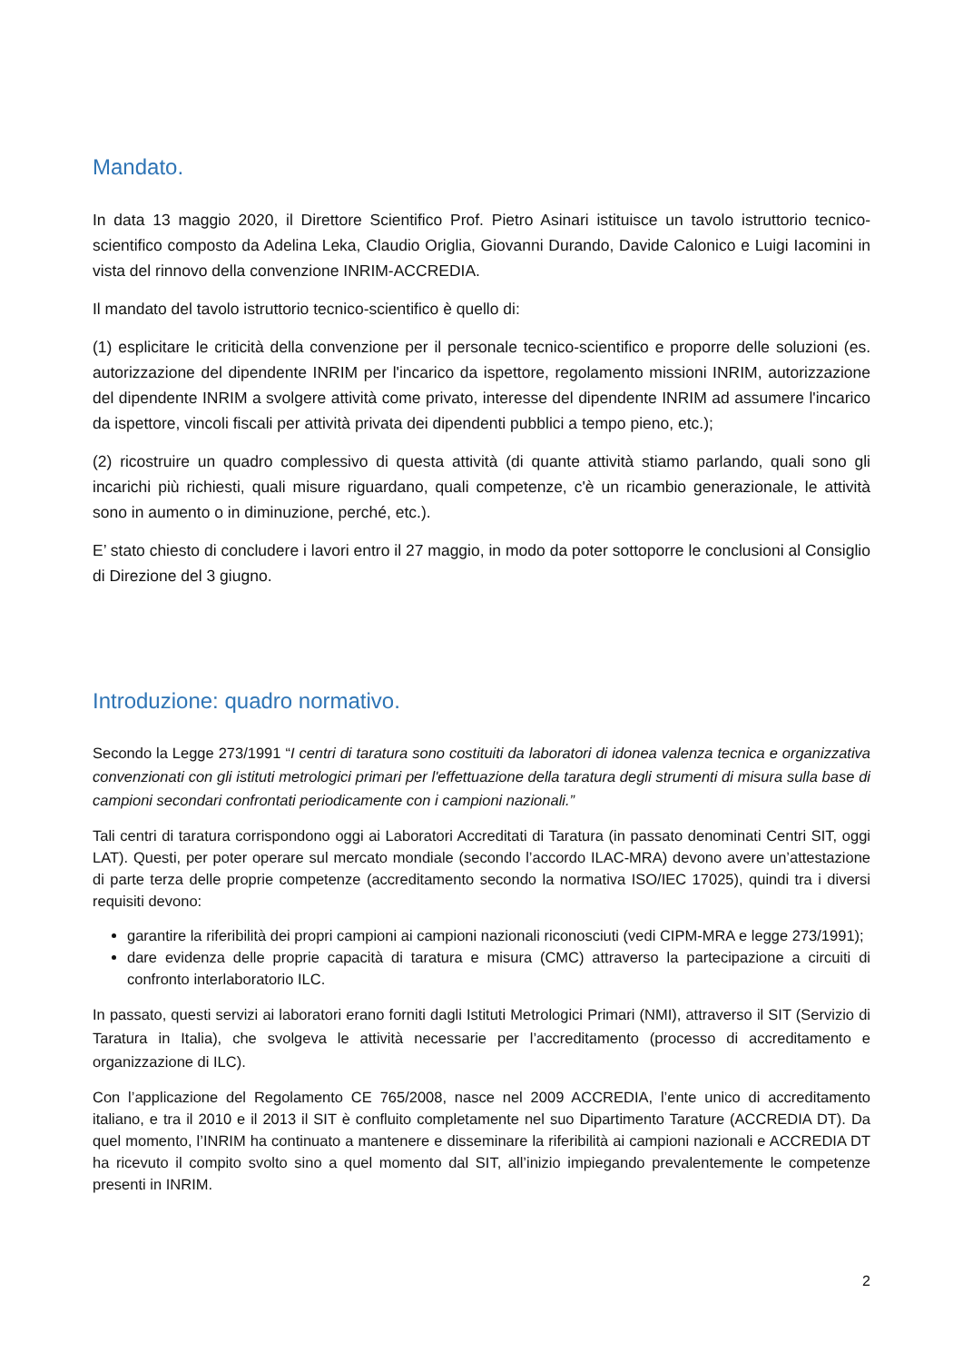Mandato.
In data 13 maggio 2020, il Direttore Scientifico Prof. Pietro Asinari istituisce un tavolo istruttorio tecnico-scientifico composto da Adelina Leka, Claudio Origlia, Giovanni Durando, Davide Calonico e Luigi Iacomini in vista del rinnovo della convenzione INRIM-ACCREDIA.
Il mandato del tavolo istruttorio tecnico-scientifico è quello di:
(1) esplicitare le criticità della convenzione per il personale tecnico-scientifico e proporre delle soluzioni (es. autorizzazione del dipendente INRIM per l'incarico da ispettore, regolamento missioni INRIM, autorizzazione del dipendente INRIM a svolgere attività come privato, interesse del dipendente INRIM ad assumere l'incarico da ispettore, vincoli fiscali per attività privata dei dipendenti pubblici a tempo pieno, etc.);
(2) ricostruire un quadro complessivo di questa attività (di quante attività stiamo parlando, quali sono gli incarichi più richiesti, quali misure riguardano, quali competenze, c'è un ricambio generazionale, le attività sono in aumento o in diminuzione, perché, etc.).
E’ stato chiesto di concludere i lavori entro il 27 maggio, in modo da poter sottoporre le conclusioni al Consiglio di Direzione del 3 giugno.
Introduzione: quadro normativo.
Secondo la Legge 273/1991 “I centri di taratura sono costituiti da laboratori di idonea valenza tecnica e organizzativa convenzionati con gli istituti metrologici primari per l'effettuazione della taratura degli strumenti di misura sulla base di campioni secondari confrontati periodicamente con i campioni nazionali.”
Tali centri di taratura corrispondono oggi ai Laboratori Accreditati di Taratura (in passato denominati Centri SIT, oggi LAT). Questi, per poter operare sul mercato mondiale (secondo l’accordo ILAC-MRA) devono avere un’attestazione di parte terza delle proprie competenze (accreditamento secondo la normativa ISO/IEC 17025), quindi tra i diversi requisiti devono:
garantire la riferibilità dei propri campioni ai campioni nazionali riconosciuti (vedi CIPM-MRA e legge 273/1991);
dare evidenza delle proprie capacità di taratura e misura (CMC) attraverso la partecipazione a circuiti di confronto interlaboratorio ILC.
In passato, questi servizi ai laboratori erano forniti dagli Istituti Metrologici Primari (NMI), attraverso il SIT (Servizio di Taratura in Italia), che svolgeva le attività necessarie per l’accreditamento (processo di accreditamento e organizzazione di ILC).
Con l’applicazione del Regolamento CE 765/2008, nasce nel 2009 ACCREDIA, l’ente unico di accreditamento italiano, e tra il 2010 e il 2013 il SIT è confluito completamente nel suo Dipartimento Tarature (ACCREDIA DT). Da quel momento, l’INRIM ha continuato a mantenere e disseminare la riferibilità ai campioni nazionali e ACCREDIA DT ha ricevuto il compito svolto sino a quel momento dal SIT, all’inizio impiegando prevalentemente le competenze presenti in INRIM.
2